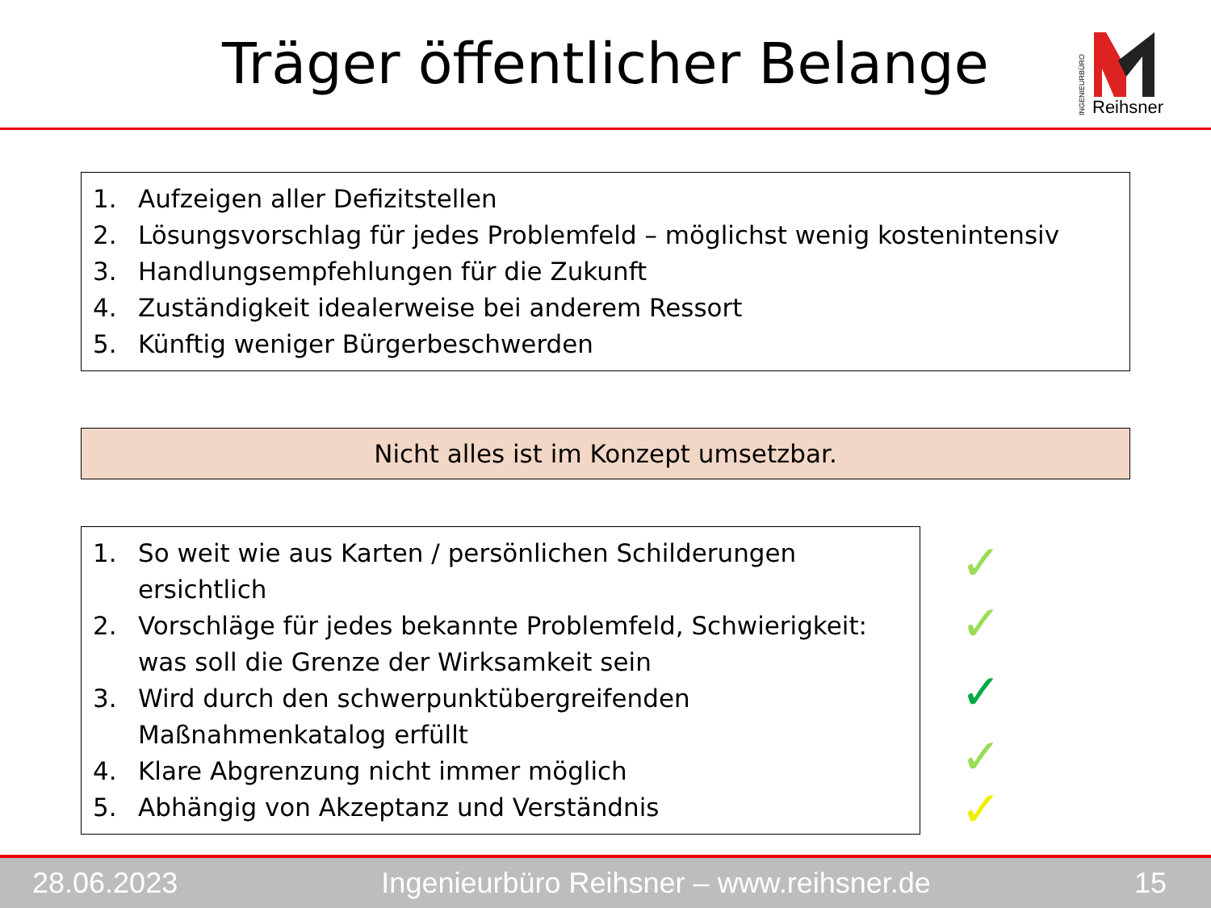Träger öffentlicher Belange
INGENIEURBÜRO
Reihsner
1. Aufzeigen aller Defizitstellen
2. Lösungsvorschlag für jedes Problemfeld – möglichst wenig kostenintensiv
3. Handlungsempfehlungen für die Zukunft
4. Zuständigkeit idealerweise bei anderem Ressort
5. Künftig weniger Bürgerbeschwerden
Nicht alles ist im Konzept umsetzbar.
1. So weit wie aus Karten / persönlichen Schilderungen ersichtlich
2. Vorschläge für jedes bekannte Problemfeld, Schwierigkeit: was soll die Grenze der Wirksamkeit sein
3. Wird durch den schwerpunktübergreifenden Maßnahmenkatalog erfüllt
4. Klare Abgrenzung nicht immer möglich
5. Abhängig von Akzeptanz und Verständnis
✓
✓
✓
✓
✓
28.06.2023 Ingenieurbüro Reihsner – www.reihsner.de 15